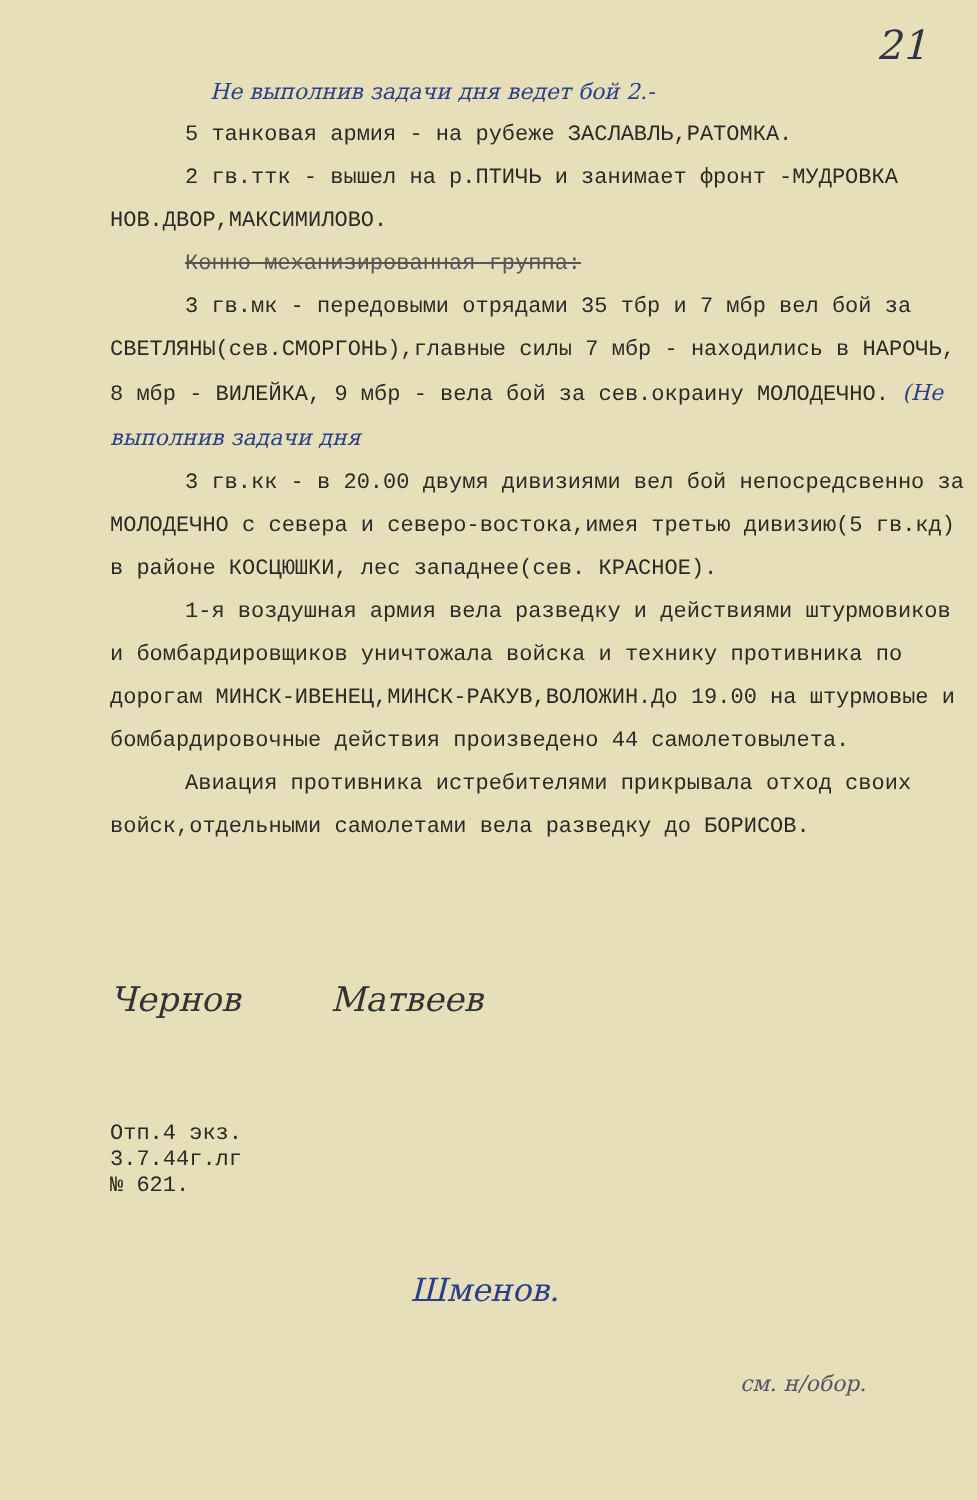21
Не выполнив задачи дня ведет бой 2.-
5 танковая армия - на рубеже ЗАСЛАВЛЬ,РАТОМКА.
2 гв.ттк - вышел на р.ПТИЧЬ и занимает фронт -МУДРОВКА
НОВ.ДВОР,МАКСИМИЛОВО.
Конно-механизированная группа:
3 гв.мк - передовыми отрядами 35 тбр и 7 мбр вел бой за СВЕТЛЯНЫ(сев.СМОРГОНЬ),главные силы 7 мбр - находились в НАРОЧЬ, 8 мбр - ВИЛЕЙКА, 9 мбр - вела бой за сев.окраину МОЛОДЕЧНО. (Не выполнив задачи дня
3 гв.кк - в 20.00 двумя дивизиями вел бой непосредсвенно за МОЛОДЕЧНО с севера и северо-востока,имея третью дивизию(5 гв.кд) в районе КОСЦЮШКИ, лес западнее(сев. КРАСНОЕ).
1-я воздушная армия вела разведку и действиями штурмовиков и бомбардировщиков уничтожала войска и технику противника по дорогам МИНСК-ИВЕНЕЦ,МИНСК-РАКУВ,ВОЛОЖИН.До 19.00 на штурмовые и бомбардировочные действия произведено 44 самолетовылета.
Авиация противника истребителями прикрывала отход своих войск,отдельными самолетами вела разведку до БОРИСОВ.
Чернов Матвеев
Отп.4 экз.
3.7.44г.лг
№ 621.
Шменов.
см. н/обор.